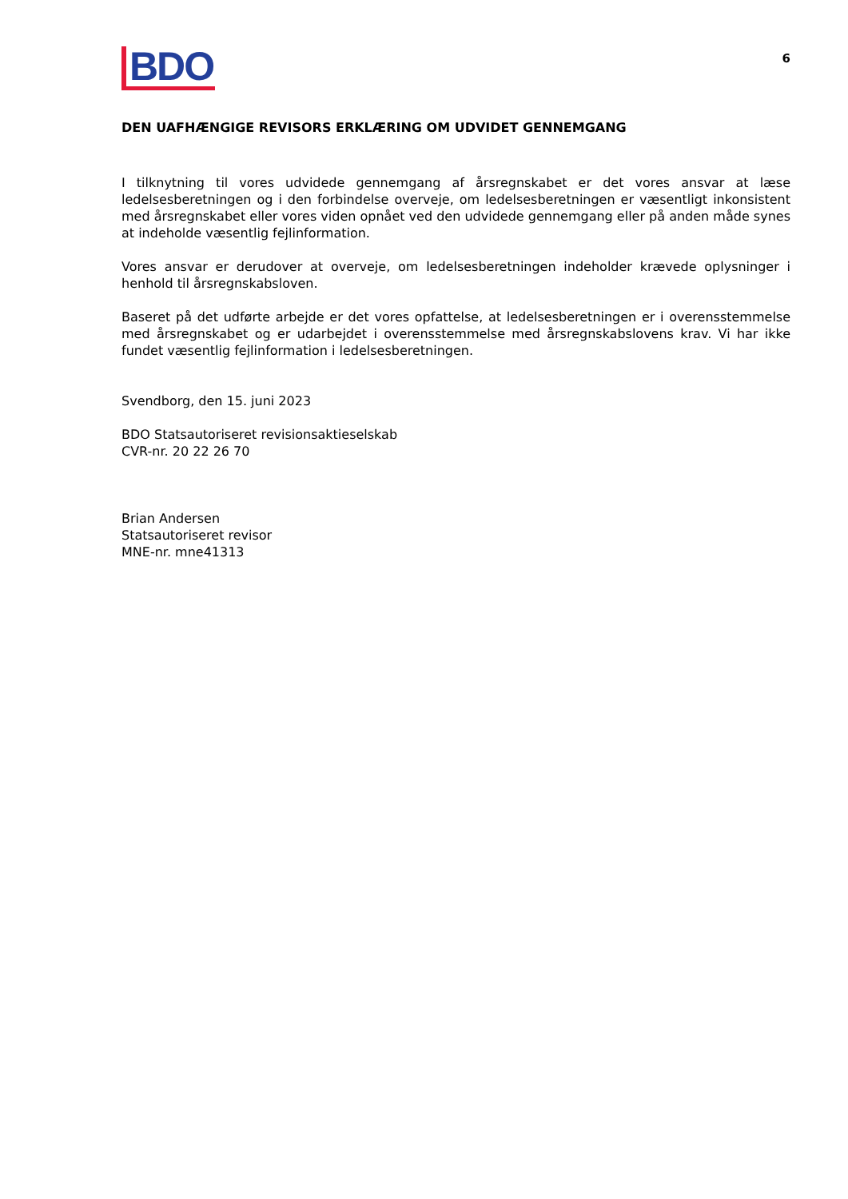BDO
6
DEN UAFHÆNGIGE REVISORS ERKLÆRING OM UDVIDET GENNEMGANG
I tilknytning til vores udvidede gennemgang af årsregnskabet er det vores ansvar at læse ledelsesberetningen og i den forbindelse overveje, om ledelsesberetningen er væsentligt inkonsistent med årsregnskabet eller vores viden opnået ved den udvidede gennemgang eller på anden måde synes at indeholde væsentlig fejlinformation.
Vores ansvar er derudover at overveje, om ledelsesberetningen indeholder krævede oplysninger i henhold til årsregnskabsloven.
Baseret på det udførte arbejde er det vores opfattelse, at ledelsesberetningen er i overensstemmelse med årsregnskabet og er udarbejdet i overensstemmelse med årsregnskabslovens krav. Vi har ikke fundet væsentlig fejlinformation i ledelsesberetningen.
Svendborg, den 15. juni 2023
BDO Statsautoriseret revisionsaktieselskab
CVR-nr. 20 22 26 70
Brian Andersen
Statsautoriseret revisor
MNE-nr. mne41313